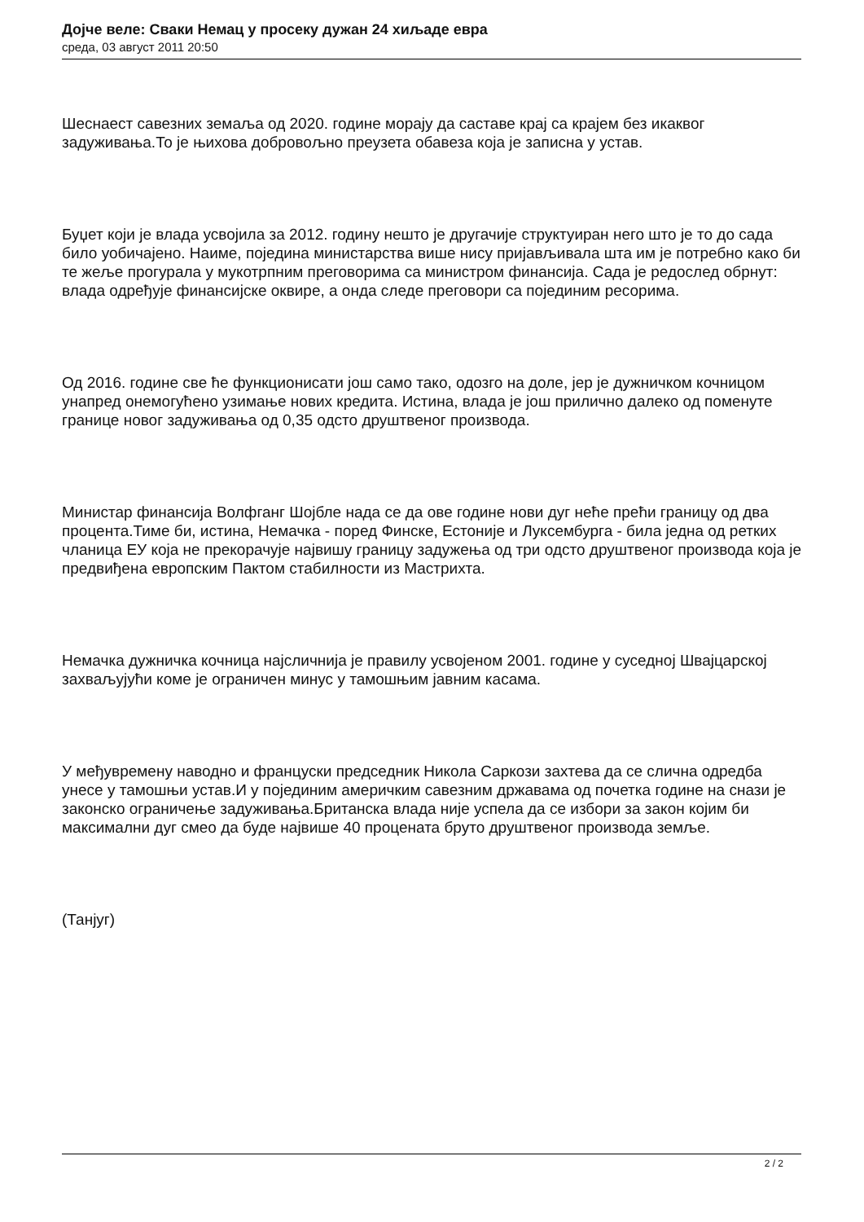Дојче веле: Сваки Немац у просеку дужан 24 хиљаде евра
среда, 03 август 2011 20:50
Шеснаест савезних земаља од 2020. године морају да саставе крај са крајем без икаквог задуживања.То је њихова добровољно преузета обавеза која је записна у устав.
Буџет који је влада усвојила за 2012. годину нешто је другачије структуиран него што је то до сада било уобичајено. Наиме, поједина министарства више нису пријављивала шта им је потребно како би те жеље прогурала у мукотрпним преговорима са министром финансија. Сада је редослед обрнут: влада одређује финансијске оквире, а онда следе преговори са појединим ресорима.
Од 2016. године све ће функционисати још само тако, одозго на доле, јер је дужничком кочницом унапред онемогућено узимање нових кредита. Истина, влада је још прилично далеко од поменуте границе новог задуживања од 0,35 одсто друштвеног производа.
Министар финансија Волфганг Шојбле нада се да ове године нови дуг неће прећи границу од два процента.Тиме би, истина, Немачка - поред Финске, Естоније и Луксембурга - била једна од ретких чланица ЕУ која не прекорачује највишу границу задужења од три одсто друштвеног производа која је предвиђена европским Пактом стабилности из Мастрихта.
Немачка дужничка кочница најсличнија је правилу усвојеном 2001. године у суседној Швајцарској захваљујући коме је ограничен минус у тамошњим јавним касама.
У међувремену наводно и француски председник Никола Саркози захтева да се слична одредба унесе у тамошњи устав.И у појединим америчким савезним државама од почетка године на снази је законско ограничење задуживања.Британска влада није успела да се избори за закон којим би максимални дуг смео да буде највише 40 процената бруто друштвеног производа земље.
(Танјуг)
2 / 2